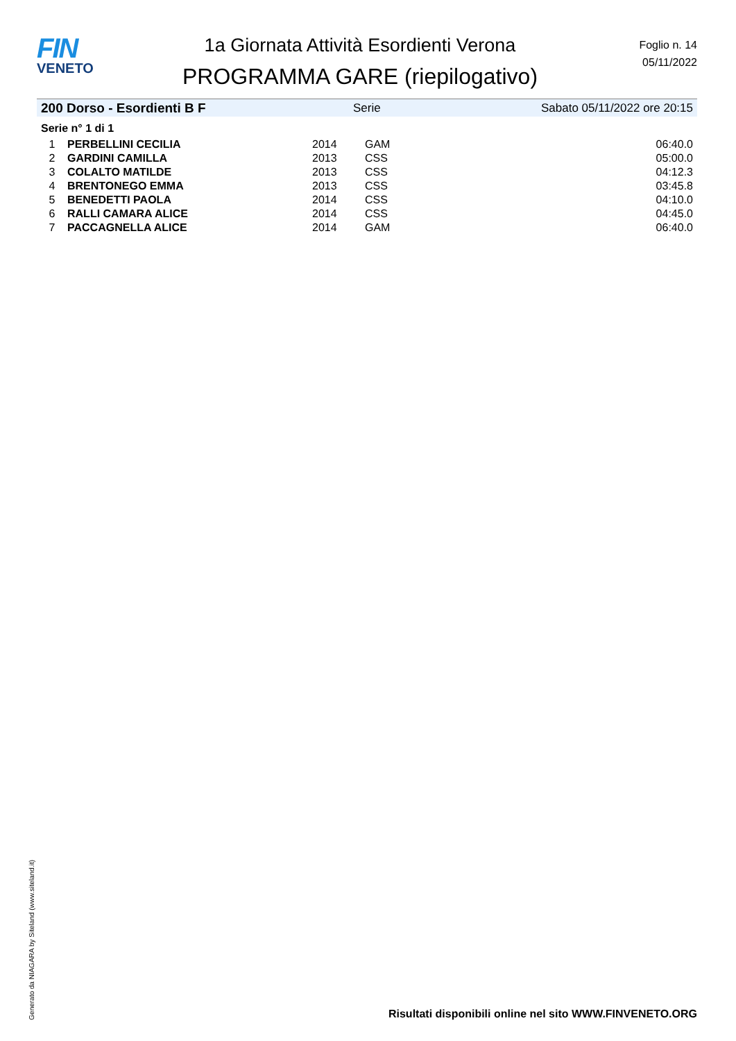FIN
VENETO
1a Giornata Attività Esordienti Verona
PROGRAMMA GARE (riepilogativo)
Foglio n. 14
05/11/2022
200 Dorso - Esordienti B F Serie Sabato 05/11/2022 ore 20:15
Serie n° 1 di 1
| 1 | PERBELLINI CECILIA | 2014 | GAM | 06:40.0 |
| 2 | GARDINI CAMILLA | 2013 | CSS | 05:00.0 |
| 3 | COLALTO MATILDE | 2013 | CSS | 04:12.3 |
| 4 | BRENTONEGO EMMA | 2013 | CSS | 03:45.8 |
| 5 | BENEDETTI PAOLA | 2014 | CSS | 04:10.0 |
| 6 | RALLI CAMARA ALICE | 2014 | CSS | 04:45.0 |
| 7 | PACCAGNELLA ALICE | 2014 | GAM | 06:40.0 |
Generato da NIAGARA by Siteland (www.siteland.it)
Risultati disponibili online nel sito WWW.FINVENETO.ORG